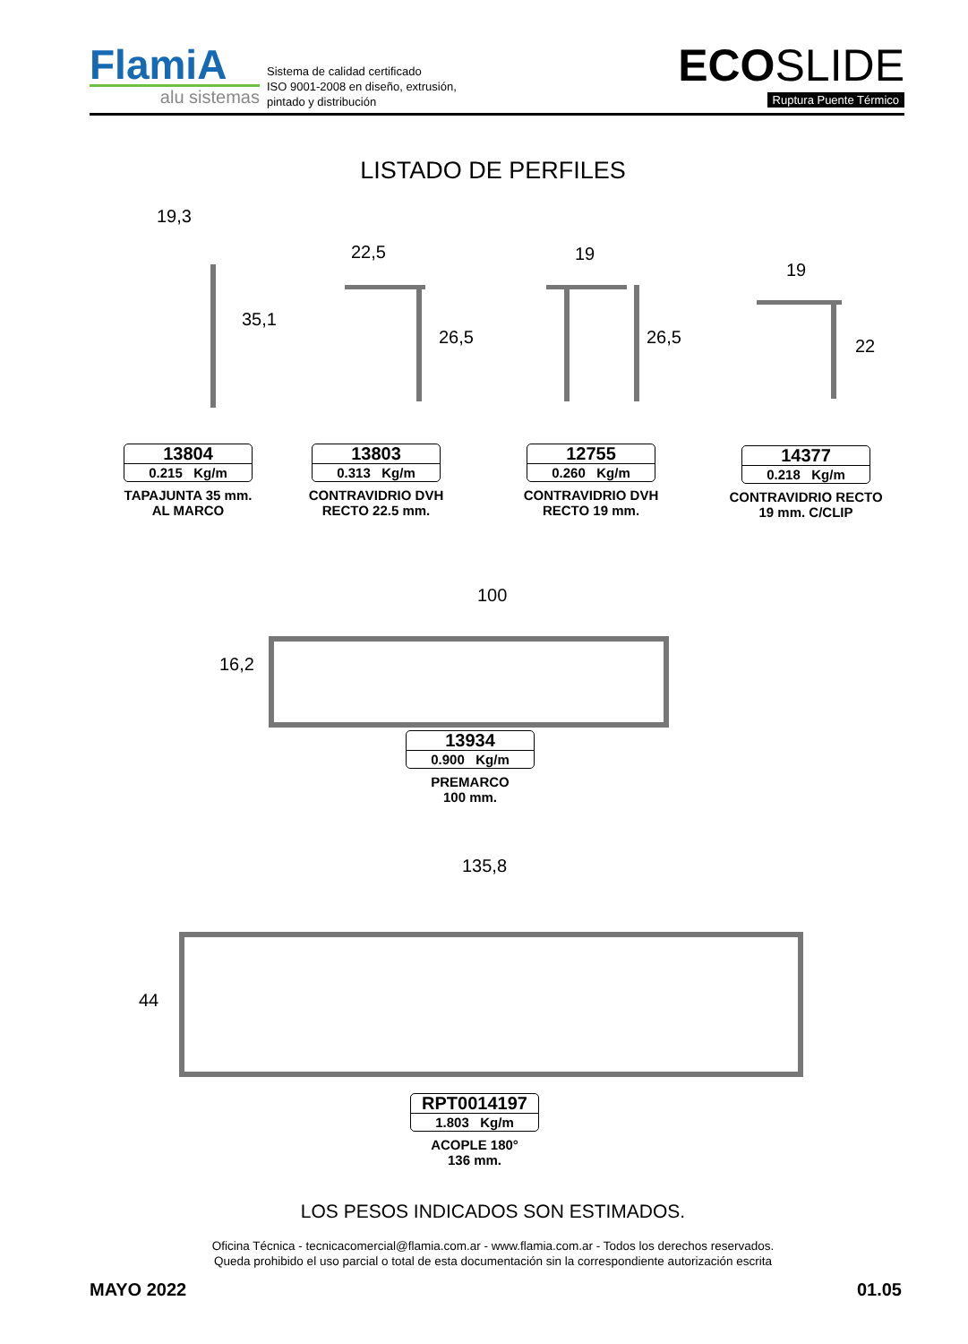FlamiA
alu sistemas
Sistema de calidad certificado
ISO 9001-2008 en diseño, extrusión,
pintado y distribución
ECO SLIDE
Ruptura Puente Térmico
LISTADO DE PERFILES
13804
0.215 Kg/m
TAPAJUNTA 35 mm.
AL MARCO
13803
0.313 Kg/m
CONTRAVIDRIO DVH
RECTO 22.5 mm.
12755
0.260 Kg/m
CONTRAVIDRIO DVH
RECTO 19 mm.
14377
0.218 Kg/m
CONTRAVIDRIO RECTO
19 mm. C/CLIP
13934
0.900 Kg/m
PREMARCO
100 mm.
RPT0014197
1.803 Kg/m
ACOPLE 180°
136 mm.
19,3
22,5 19
19
35,1
26,5 26,5 22
100
16,2
135,8
44
LOS PESOS INDICADOS SON ESTIMADOS.
Oficina Técnica - tecnicacomercial@flamia.com.ar - www.flamia.com.ar - Todos los derechos reservados.
Queda prohibido el uso parcial o total de esta documentación sin la correspondiente autorización escrita
MAYO 2022 01.05